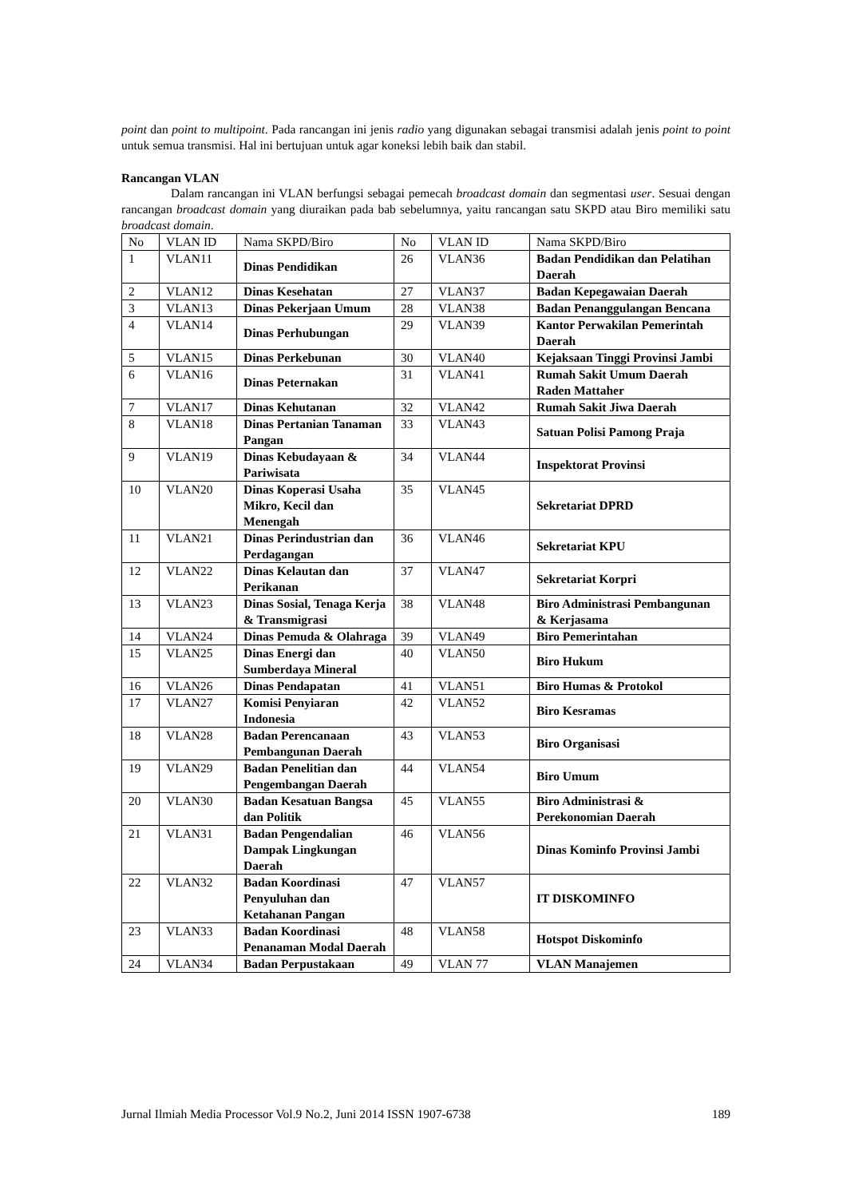point dan point to multipoint. Pada rancangan ini jenis radio yang digunakan sebagai transmisi adalah jenis point to point untuk semua transmisi. Hal ini bertujuan untuk agar koneksi lebih baik dan stabil.
Rancangan VLAN
Dalam rancangan ini VLAN berfungsi sebagai pemecah broadcast domain dan segmentasi user. Sesuai dengan rancangan broadcast domain yang diuraikan pada bab sebelumnya, yaitu rancangan satu SKPD atau Biro memiliki satu broadcast domain.
| No | VLAN ID | Nama SKPD/Biro | No | VLAN ID | Nama SKPD/Biro |
| 1 | VLAN11 | Dinas Pendidikan | 26 | VLAN36 | Badan Pendidikan dan Pelatihan Daerah |
| 2 | VLAN12 | Dinas Kesehatan | 27 | VLAN37 | Badan Kepegawaian Daerah |
| 3 | VLAN13 | Dinas Pekerjaan Umum | 28 | VLAN38 | Badan Penanggulangan Bencana |
| 4 | VLAN14 | Dinas Perhubungan | 29 | VLAN39 | Kantor Perwakilan Pemerintah Daerah |
| 5 | VLAN15 | Dinas Perkebunan | 30 | VLAN40 | Kejaksaan Tinggi Provinsi Jambi |
| 6 | VLAN16 | Dinas Peternakan | 31 | VLAN41 | Rumah Sakit Umum Daerah Raden Mattaher |
| 7 | VLAN17 | Dinas Kehutanan | 32 | VLAN42 | Rumah Sakit Jiwa Daerah |
| 8 | VLAN18 | Dinas Pertanian Tanaman Pangan | 33 | VLAN43 | Satuan Polisi Pamong Praja |
| 9 | VLAN19 | Dinas Kebudayaan & Pariwisata | 34 | VLAN44 | Inspektorat Provinsi |
| 10 | VLAN20 | Dinas Koperasi Usaha Mikro, Kecil dan Menengah | 35 | VLAN45 | Sekretariat DPRD |
| 11 | VLAN21 | Dinas Perindustrian dan Perdagangan | 36 | VLAN46 | Sekretariat KPU |
| 12 | VLAN22 | Dinas Kelautan dan Perikanan | 37 | VLAN47 | Sekretariat Korpri |
| 13 | VLAN23 | Dinas Sosial, Tenaga Kerja & Transmigrasi | 38 | VLAN48 | Biro Administrasi Pembangunan & Kerjasama |
| 14 | VLAN24 | Dinas Pemuda & Olahraga | 39 | VLAN49 | Biro Pemerintahan |
| 15 | VLAN25 | Dinas Energi dan Sumberdaya Mineral | 40 | VLAN50 | Biro Hukum |
| 16 | VLAN26 | Dinas Pendapatan | 41 | VLAN51 | Biro Humas & Protokol |
| 17 | VLAN27 | Komisi Penyiaran Indonesia | 42 | VLAN52 | Biro Kesramas |
| 18 | VLAN28 | Badan Perencanaan Pembangunan Daerah | 43 | VLAN53 | Biro Organisasi |
| 19 | VLAN29 | Badan Penelitian dan Pengembangan Daerah | 44 | VLAN54 | Biro Umum |
| 20 | VLAN30 | Badan Kesatuan Bangsa dan Politik | 45 | VLAN55 | Biro Administrasi & Perekonomian Daerah |
| 21 | VLAN31 | Badan Pengendalian Dampak Lingkungan Daerah | 46 | VLAN56 | Dinas Kominfo Provinsi Jambi |
| 22 | VLAN32 | Badan Koordinasi Penyuluhan dan Ketahanan Pangan | 47 | VLAN57 | IT DISKOMINFO |
| 23 | VLAN33 | Badan Koordinasi Penanaman Modal Daerah | 48 | VLAN58 | Hotspot Diskominfo |
| 24 | VLAN34 | Badan Perpustakaan | 49 | VLAN 77 | VLAN Manajemen |
Jurnal Ilmiah Media Processor Vol.9 No.2, Juni 2014 ISSN 1907-6738 189